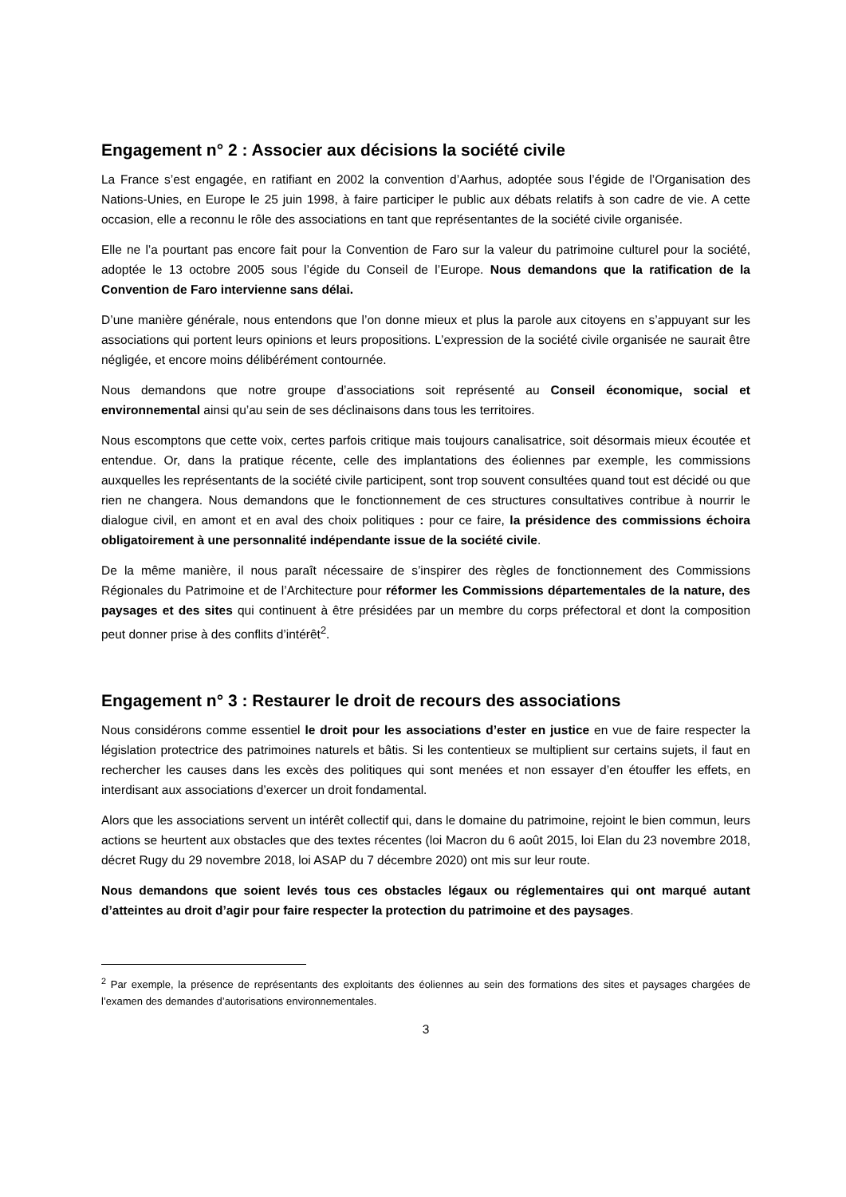Engagement n° 2 : Associer aux décisions la société civile
La France s’est engagée, en ratifiant en 2002 la convention d’Aarhus, adoptée sous l’égide de l’Organisation des Nations-Unies, en Europe le 25 juin 1998, à faire participer le public aux débats relatifs à son cadre de vie. A cette occasion, elle a reconnu le rôle des associations en tant que représentantes de la société civile organisée.
Elle ne l’a pourtant pas encore fait pour la Convention de Faro sur la valeur du patrimoine culturel pour la société, adoptée le 13 octobre 2005 sous l’égide du Conseil de l’Europe. Nous demandons que la ratification de la Convention de Faro intervienne sans délai.
D’une manière générale, nous entendons que l’on donne mieux et plus la parole aux citoyens en s’appuyant sur les associations qui portent leurs opinions et leurs propositions. L’expression de la société civile organisée ne saurait être négligée, et encore moins délibérément contournée.
Nous demandons que notre groupe d’associations soit représenté au Conseil économique, social et environnemental ainsi qu’au sein de ses déclinaisons dans tous les territoires.
Nous escomptons que cette voix, certes parfois critique mais toujours canalisatrice, soit désormais mieux écoutée et entendue. Or, dans la pratique récente, celle des implantations des éoliennes par exemple, les commissions auxquelles les représentants de la société civile participent, sont trop souvent consultées quand tout est décidé ou que rien ne changera. Nous demandons que le fonctionnement de ces structures consultatives contribue à nourrir le dialogue civil, en amont et en aval des choix politiques : pour ce faire, la présidence des commissions échoira obligatoirement à une personnalité indépendante issue de la société civile.
De la même manière, il nous paraît nécessaire de s’inspirer des règles de fonctionnement des Commissions Régionales du Patrimoine et de l’Architecture pour réformer les Commissions départementales de la nature, des paysages et des sites qui continuent à être présidées par un membre du corps préfectoral et dont la composition peut donner prise à des conflits d’intérêt<sup>2</sup>.
Engagement n° 3 : Restaurer le droit de recours des associations
Nous considérons comme essentiel le droit pour les associations d’ester en justice en vue de faire respecter la législation protectrice des patrimoines naturels et bâtis. Si les contentieux se multiplient sur certains sujets, il faut en rechercher les causes dans les excès des politiques qui sont menées et non essayer d’en étouffer les effets, en interdisant aux associations d’exercer un droit fondamental.
Alors que les associations servent un intérêt collectif qui, dans le domaine du patrimoine, rejoint le bien commun, leurs actions se heurtent aux obstacles que des textes récentes (loi Macron du 6 août 2015, loi Elan du 23 novembre 2018, décret Rugy du 29 novembre 2018, loi ASAP du 7 décembre 2020) ont mis sur leur route.
Nous demandons que soient levés tous ces obstacles légaux ou réglementaires qui ont marqué autant d’atteintes au droit d’agir pour faire respecter la protection du patrimoine et des paysages.
<sup>2</sup> Par exemple, la présence de représentants des exploitants des éoliennes au sein des formations des sites et paysages chargées de l’examen des demandes d’autorisations environnementales.
3